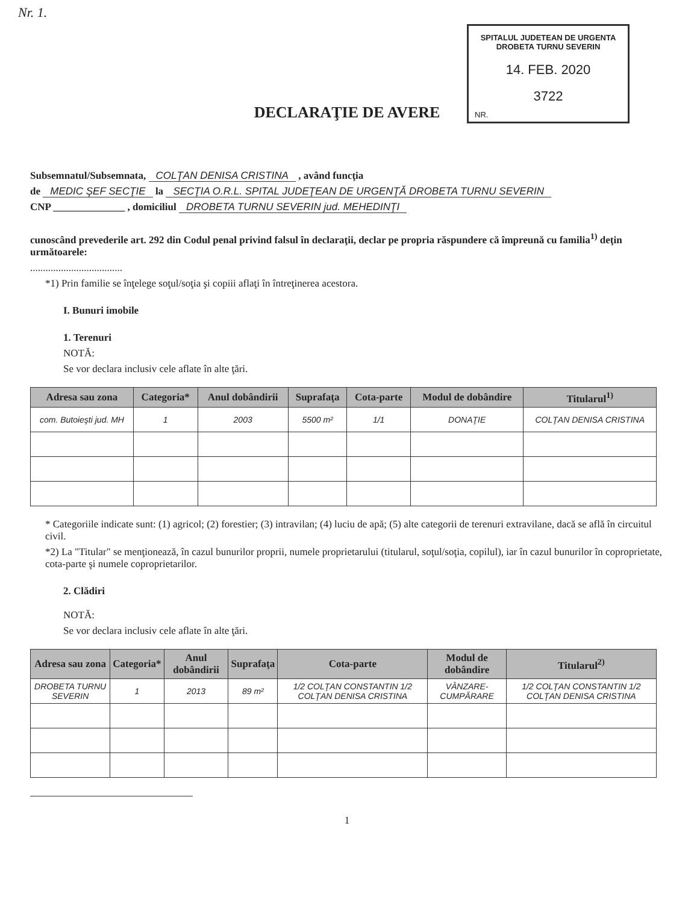Nr. 1.
SPITALUL JUDETEAN DE URGENTA
DROBETA TURNU SEVERIN
14. FEB. 2020
3722
NR.
DECLARAŢIE DE AVERE
Subsemnatul/Subsemnata, COLŢAN DENISA CRISTINA , având funcţia
de MEDIC ŞEF SECŢIE la SECŢIA O.R.L. SPITAL JUDEŢEAN DE URGENŢĂ DROBETA TURNU SEVERIN
CNP ______________ , domiciliul DROBETA TURNU SEVERIN jud. MEHEDINŢI
cunoscând prevederile art. 292 din Codul penal privind falsul în declaraţii, declar pe propria răspundere că împreună cu familia<sup>1)</sup> deţin următoarele:
....................................
*1) Prin familie se înţelege soţul/soţia şi copiii aflaţi în întreţinerea acestora.
I. Bunuri imobile
1. Terenuri
NOTĂ:
Se vor declara inclusiv cele aflate în alte ţări.
| Adresa sau zona | Categoria* | Anul dobândirii | Suprafaţa | Cota-parte | Modul de dobândire | Titularul<sup>1)</sup> |
| --- | --- | --- | --- | --- | --- | --- |
| com. Butoieşti jud. MH | 1 | 2003 | 5500 m² | 1/1 | DONAŢIE | COLŢAN DENISA CRISTINA |
* Categoriile indicate sunt: (1) agricol; (2) forestier; (3) intravilan; (4) luciu de apă; (5) alte categorii de terenuri extravilane, dacă se află în circuitul civil.
*2) La "Titular" se menţionează, în cazul bunurilor proprii, numele proprietarului (titularul, soţul/soţia, copilul), iar în cazul bunurilor în coproprietate, cota-parte şi numele coproprietarilor.
2. Clădiri
NOTĂ:
Se vor declara inclusiv cele aflate în alte ţări.
| Adresa sau zona | Categoria* | Anul dobândirii | Suprafaţa | Cota-parte | Modul de dobândire | Titularul<sup>2)</sup> |
| --- | --- | --- | --- | --- | --- | --- |
| DROBETA TURNU SEVERIN | 1 | 2013 | 89 m² | 1/2 COLŢAN CONSTANTIN 1/2 COLŢAN DENISA CRISTINA | VÂNZARE-CUMPĂRARE | 1/2 COLŢAN CONSTANTIN 1/2 COLŢAN DENISA CRISTINA |
1